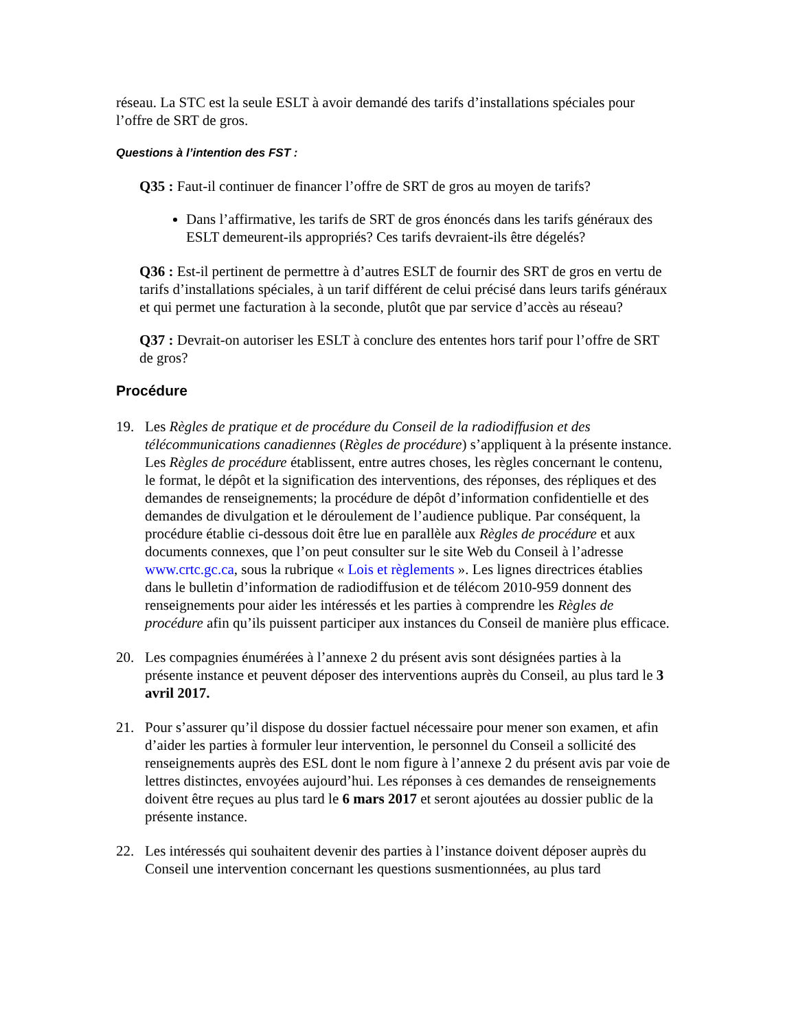réseau. La STC est la seule ESLT à avoir demandé des tarifs d’installations spéciales pour l’offre de SRT de gros.
Questions à l’intention des FST :
Q35 : Faut-il continuer de financer l’offre de SRT de gros au moyen de tarifs?
Dans l’affirmative, les tarifs de SRT de gros énoncés dans les tarifs généraux des ESLT demeurent-ils appropriés? Ces tarifs devraient-ils être dégelés?
Q36 : Est-il pertinent de permettre à d’autres ESLT de fournir des SRT de gros en vertu de tarifs d’installations spéciales, à un tarif différent de celui précisé dans leurs tarifs généraux et qui permet une facturation à la seconde, plutôt que par service d’accès au réseau?
Q37 : Devrait-on autoriser les ESLT à conclure des ententes hors tarif pour l’offre de SRT de gros?
Procédure
19. Les Règles de pratique et de procédure du Conseil de la radiodiffusion et des télécommunications canadiennes (Règles de procédure) s’appliquent à la présente instance. Les Règles de procédure établissent, entre autres choses, les règles concernant le contenu, le format, le dépôt et la signification des interventions, des réponses, des répliques et des demandes de renseignements; la procédure de dépôt d’information confidentielle et des demandes de divulgation et le déroulement de l’audience publique. Par conséquent, la procédure établie ci-dessous doit être lue en parallèle aux Règles de procédure et aux documents connexes, que l’on peut consulter sur le site Web du Conseil à l’adresse www.crtc.gc.ca, sous la rubrique « Lois et règlements ». Les lignes directrices établies dans le bulletin d’information de radiodiffusion et de télécom 2010-959 donnent des renseignements pour aider les intéressés et les parties à comprendre les Règles de procédure afin qu’ils puissent participer aux instances du Conseil de manière plus efficace.
20. Les compagnies énumérées à l’annexe 2 du présent avis sont désignées parties à la présente instance et peuvent déposer des interventions auprès du Conseil, au plus tard le 3 avril 2017.
21. Pour s’assurer qu’il dispose du dossier factuel nécessaire pour mener son examen, et afin d’aider les parties à formuler leur intervention, le personnel du Conseil a sollicité des renseignements auprès des ESL dont le nom figure à l’annexe 2 du présent avis par voie de lettres distinctes, envoyées aujourd’hui. Les réponses à ces demandes de renseignements doivent être reçues au plus tard le 6 mars 2017 et seront ajoutées au dossier public de la présente instance.
22. Les intéressés qui souhaitent devenir des parties à l’instance doivent déposer auprès du Conseil une intervention concernant les questions susmentionnées, au plus tard